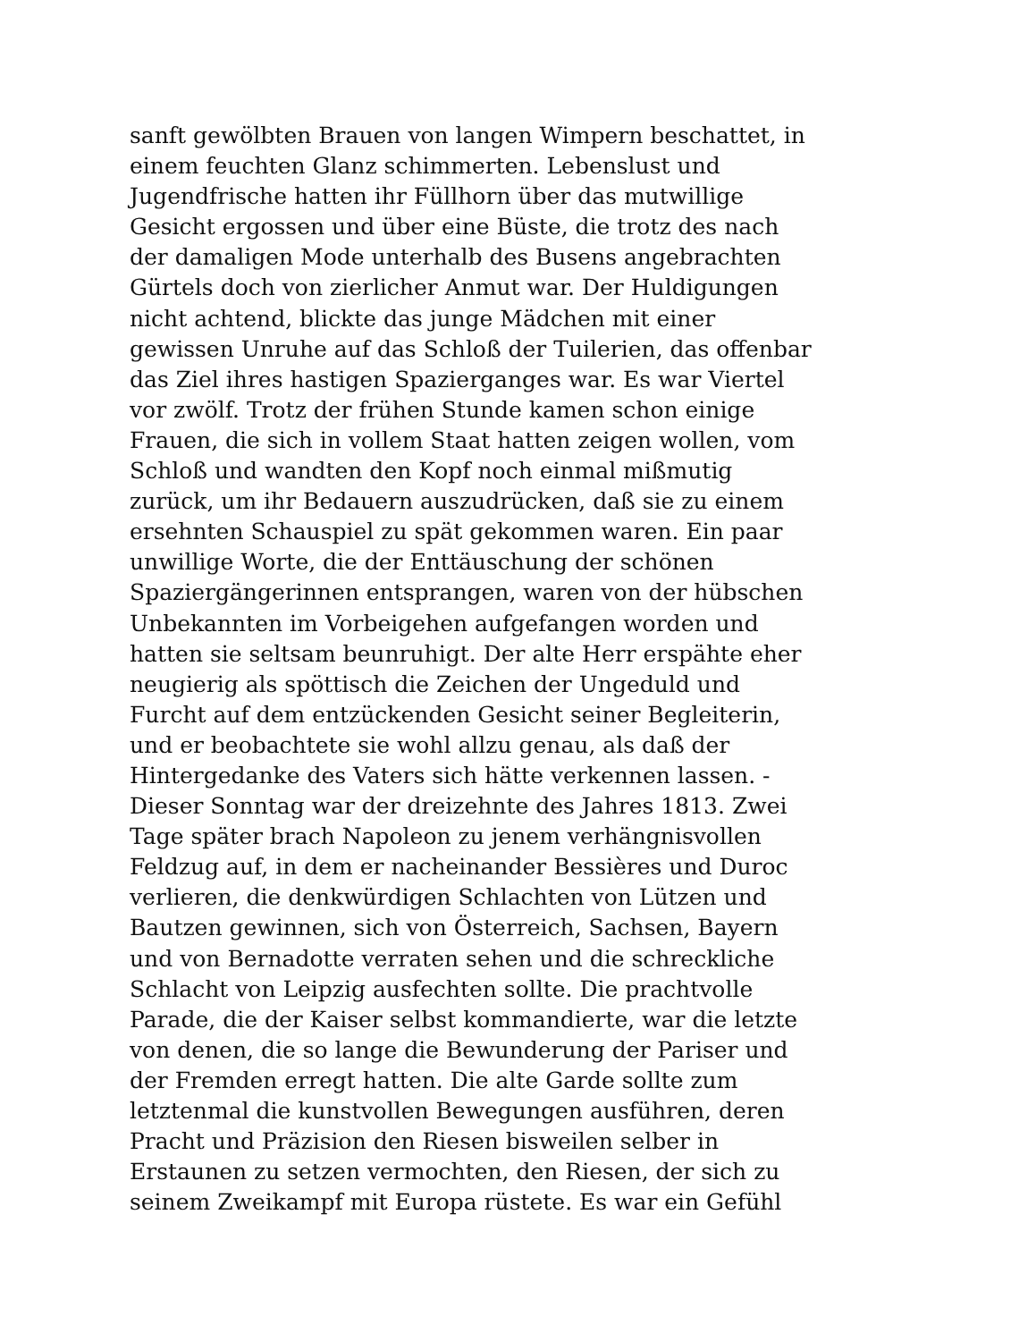sanft gewölbten Brauen von langen Wimpern beschattet, in
einem feuchten Glanz schimmerten. Lebenslust und
Jugendfrische hatten ihr Füllhorn über das mutwillige
Gesicht ergossen und über eine Büste, die trotz des nach
der damaligen Mode unterhalb des Busens angebrachten
Gürtels doch von zierlicher Anmut war. Der Huldigungen
nicht achtend, blickte das junge Mädchen mit einer
gewissen Unruhe auf das Schloß der Tuilerien, das offenbar
das Ziel ihres hastigen Spazierganges war. Es war Viertel
vor zwölf. Trotz der frühen Stunde kamen schon einige
Frauen, die sich in vollem Staat hatten zeigen wollen, vom
Schloß und wandten den Kopf noch einmal mißmutig
zurück, um ihr Bedauern auszudrücken, daß sie zu einem
ersehnten Schauspiel zu spät gekommen waren. Ein paar
unwillige Worte, die der Enttäuschung der schönen
Spaziergängerinnen entsprangen, waren von der hübschen
Unbekannten im Vorbeigehen aufgefangen worden und
hatten sie seltsam beunruhigt. Der alte Herr erspähte eher
neugierig als spöttisch die Zeichen der Ungeduld und
Furcht auf dem entzückenden Gesicht seiner Begleiterin,
und er beobachtete sie wohl allzu genau, als daß der
Hintergedanke des Vaters sich hätte verkennen lassen. -
Dieser Sonntag war der dreizehnte des Jahres 1813. Zwei
Tage später brach Napoleon zu jenem verhängnisvollen
Feldzug auf, in dem er nacheinander Bessières und Duroc
verlieren, die denkwürdigen Schlachten von Lützen und
Bautzen gewinnen, sich von Österreich, Sachsen, Bayern
und von Bernadotte verraten sehen und die schreckliche
Schlacht von Leipzig ausfechten sollte. Die prachtvolle
Parade, die der Kaiser selbst kommandierte, war die letzte
von denen, die so lange die Bewunderung der Pariser und
der Fremden erregt hatten. Die alte Garde sollte zum
letztenmal die kunstvollen Bewegungen ausführen, deren
Pracht und Präzision den Riesen bisweilen selber in
Erstaunen zu setzen vermochten, den Riesen, der sich zu
seinem Zweikampf mit Europa rüstete. Es war ein Gefühl